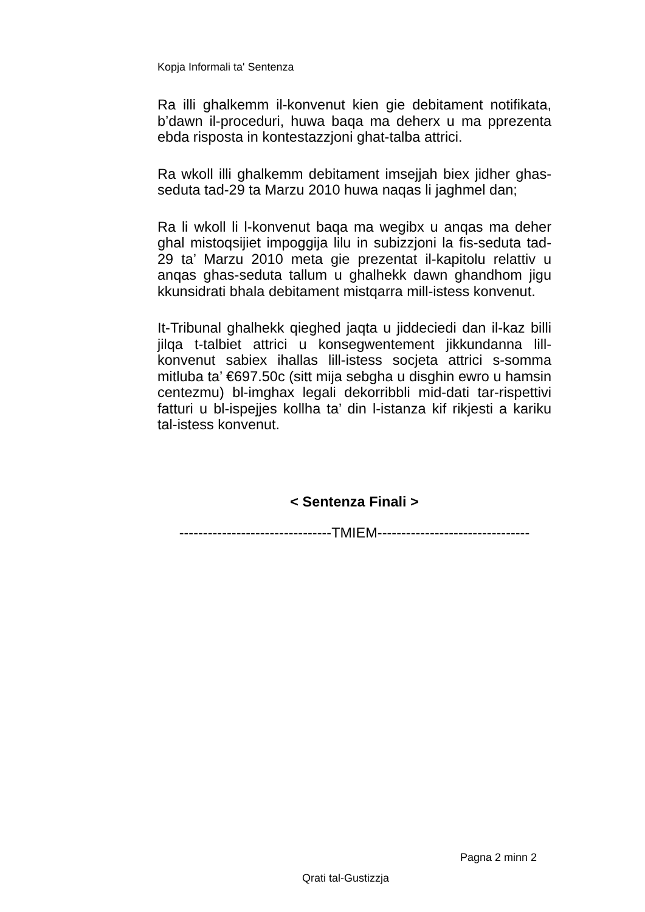Kopja Informali ta' Sentenza
Ra illi ghalkemm il-konvenut kien gie debitament notifikata, b’dawn il-proceduri, huwa baqa ma deherx u ma pprezenta ebda risposta in kontestazzjoni ghat-talba attrici.
Ra wkoll illi ghalkemm debitament imsejjah biex jidher ghas-seduta tad-29 ta Marzu 2010 huwa naqas li jaghmel dan;
Ra li wkoll li l-konvenut baqa ma wegibx u anqas ma deher ghal mistoqsijiet impoggija lilu in subizzjoni la fis-seduta tad-29 ta’ Marzu 2010 meta gie prezentat il-kapitolu relattiv u anqas ghas-seduta tallum u ghalhekk dawn ghandhom jigu kkunsidrati bhala debitament mistqarra mill-istess konvenut.
It-Tribunal ghalhekk qieghed jaqta u jiddeciedi dan il-kaz billi jilqa t-talbiet attrici u konsegwentement jikkundanna lill-konvenut sabiex ihallas lill-istess socjeta attrici s-somma mitluba ta’ €697.50c (sitt mija sebgha u disghin ewro u hamsin centezmu) bl-imghax legali dekorribbli mid-dati tar-rispettivi fatturi u bl-ispejjes kollha ta’ din l-istanza kif rikjesti a kariku tal-istess konvenut.
< Sentenza Finali >
--------------------------------TMIEM--------------------------------
Pagna 2 minn 2
Qrati tal-Gustizzja